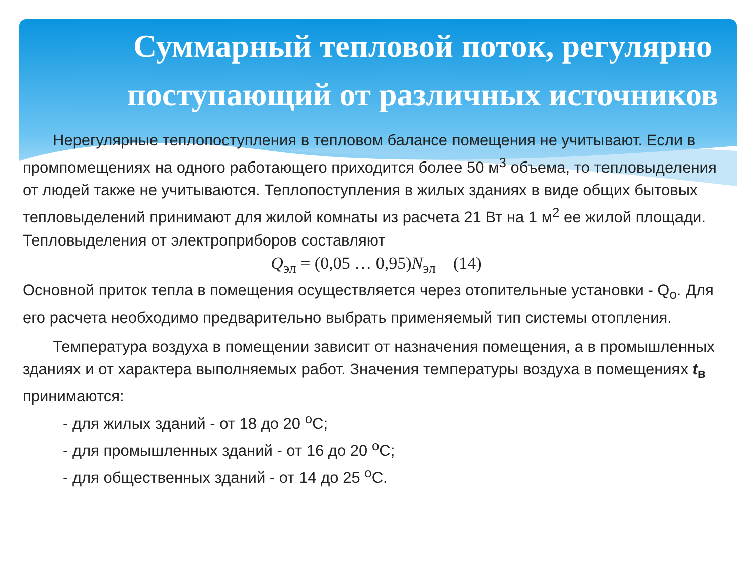Суммарный тепловой поток, регулярно поступающий от различных источников
Нерегулярные теплопоступления в тепловом балансе помещения не учитывают. Если в промпомещениях на одного работающего приходится более 50 м<sup>3</sup> объема, то тепловыделения от людей также не учитываются. Теплопоступления в жилых зданиях в виде общих бытовых тепловыделений принимают для жилой комнаты из расчета 21 Вт на 1 м<sup>2</sup> ее жилой площади. Тепловыделения от электроприборов составляют
Q<sub>эл</sub> = (0,05 … 0,95)N<sub>эл</sub> (14)
Основной приток тепла в помещения осуществляется через отопительные установки - Q<sub>o</sub>. Для его расчета необходимо предварительно выбрать применяемый тип системы отопления.
Температура воздуха в помещении зависит от назначения помещения, а в промышленных зданиях и от характера выполняемых работ. Значения температуры воздуха в помещениях t<sub>в</sub> принимаются:
- для жилых зданий - от 18 до 20 <sup>о</sup>С;
- для промышленных зданий - от 16 до 20 <sup>о</sup>С;
- для общественных зданий - от 14 до 25 <sup>о</sup>С.